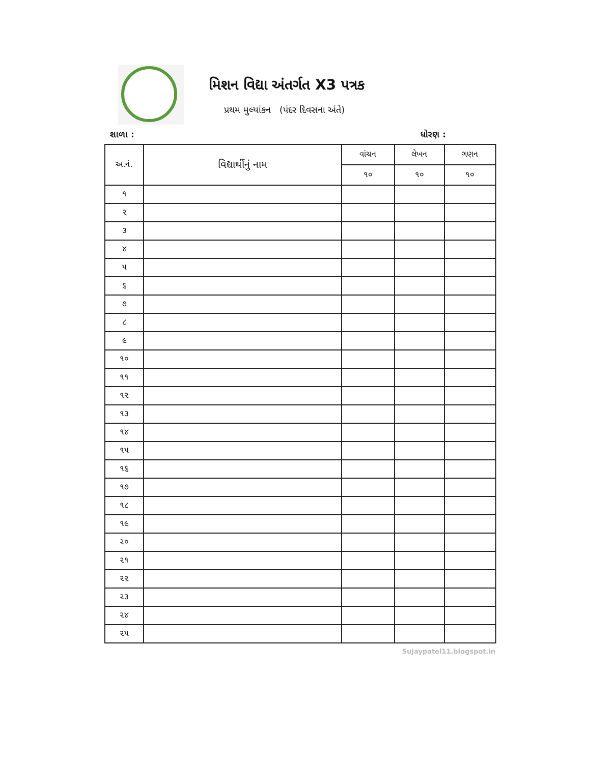મિશન વિદ્યા અંતર્ગત X3 પત્રક
પ્રથમ મુલ્યાંકન (પંદર દિવસના અંતે)
શાળા : ધોરણ :
| અ.નં. | વિદ્યાર્થીનું નામ | વાંચન | લેખન | ગણન |
| --- | --- | --- | --- | --- |
| | | ૧૦ | ૧૦ | ૧૦ |
| ૧ | | | | |
| ૨ | | | | |
| ૩ | | | | |
| ૪ | | | | |
| ૫ | | | | |
| ૬ | | | | |
| ૭ | | | | |
| ૮ | | | | |
| ૯ | | | | |
| ૧૦ | | | | |
| ૧૧ | | | | |
| ૧૨ | | | | |
| ૧૩ | | | | |
| ૧૪ | | | | |
| ૧૫ | | | | |
| ૧૬ | | | | |
| ૧૭ | | | | |
| ૧૮ | | | | |
| ૧૯ | | | | |
| ૨૦ | | | | |
| ૨૧ | | | | |
| ૨૨ | | | | |
| ૨૩ | | | | |
| ૨૪ | | | | |
| ૨૫ | | | | |
Sujaypatel11.blogspot.in